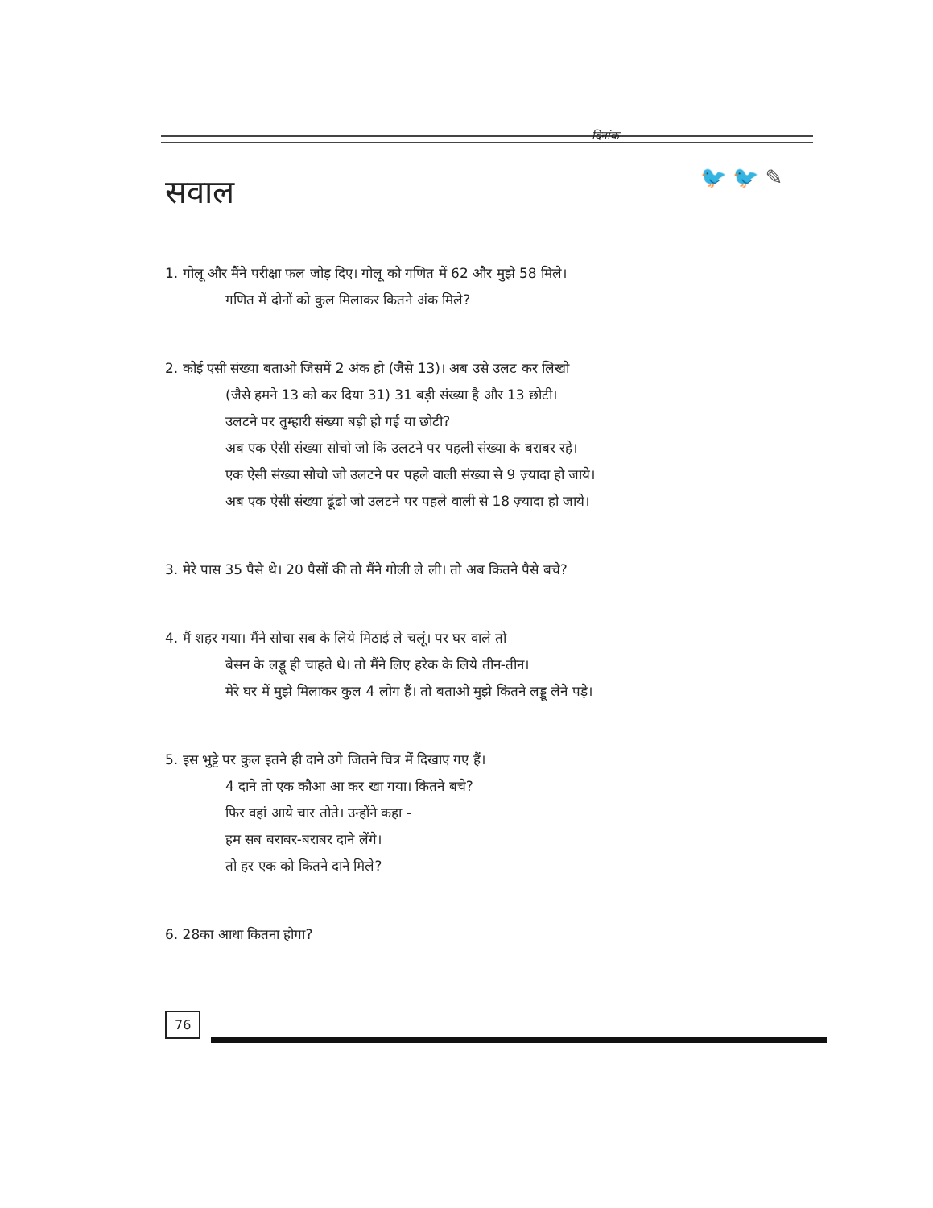दिनांक
🐦 🐦 ✎
सवाल
1. गोलू और मैंने परीक्षा फल जोड़ दिए। गोलू को गणित में 62 और मुझे 58 मिले।
गणित में दोनों को कुल मिलाकर कितने अंक मिले?
2. कोई एसी संख्या बताओ जिसमें 2 अंक हो (जैसे 13)। अब उसे उलट कर लिखो
(जैसे हमने 13 को कर दिया 31) 31 बड़ी संख्या है और 13 छोटी।
उलटने पर तुम्हारी संख्या बड़ी हो गई या छोटी?
अब एक ऐसी संख्या सोचो जो कि उलटने पर पहली संख्या के बराबर रहे।
एक ऐसी संख्या सोचो जो उलटने पर पहले वाली संख्या से 9 ज़्यादा हो जाये।
अब एक ऐसी संख्या ढूंढो जो उलटने पर पहले वाली से 18 ज़्यादा हो जाये।
3. मेरे पास 35 पैसे थे। 20 पैसों की तो मैंने गोली ले ली। तो अब कितने पैसे बचे?
4. मैं शहर गया। मैंने सोचा सब के लिये मिठाई ले चलूं। पर घर वाले तो
बेसन के लड्डू ही चाहते थे। तो मैंने लिए हरेक के लिये तीन-तीन।
मेरे घर में मुझे मिलाकर कुल 4 लोग हैं। तो बताओ मुझे कितने लड्डू लेने पड़े।
5. इस भुट्टे पर कुल इतने ही दाने उगे जितने चित्र में दिखाए गए हैं।
4 दाने तो एक कौआ आ कर खा गया। कितने बचे?
फिर वहां आये चार तोते। उन्होंने कहा -
हम सब बराबर-बराबर दाने लेंगे।
तो हर एक को कितने दाने मिले?
6. 28का आधा कितना होगा?
76